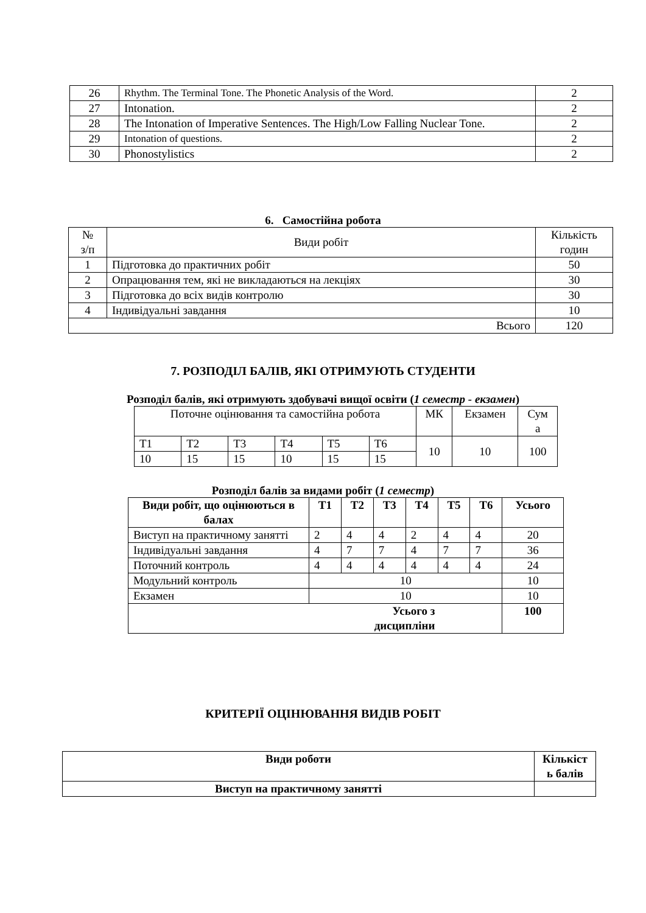| 26 | Rhythm. The Terminal Tone. The Phonetic Analysis of the Word. | 2 |
| 27 | Intonation. | 2 |
| 28 | The Intonation of Imperative Sentences. The High/Low Falling Nuclear Tone. | 2 |
| 29 | Intonation of questions. | 2 |
| 30 | Phonostylistics | 2 |
6. Самостійна робота
| № з/п | Види робіт | Кількість годин |
| 1 | Підготовка до практичних робіт | 50 |
| 2 | Опрацювання тем, які не викладаються на лекціях | 30 |
| 3 | Підготовка до всіх видів контролю | 30 |
| 4 | Індивідуальні завдання | 10 |
| Всього | | 120 |
7. РОЗПОДІЛ БАЛІВ, ЯКІ ОТРИМУЮТЬ СТУДЕНТИ
Розподіл балів, які отримують здобувачі вищої освіти (1 семестр - екзамен)
| Поточне оцінювання та самостійна робота | | | | | | МК | Екзамен | Сум а |
| Т1 | Т2 | Т3 | Т4 | Т5 | Т6 | 10 | 10 | 100 |
| 10 | 15 | 15 | 10 | 15 | 15 | | | |
Розподіл балів за видами робіт (1 семестр)
| Види робіт, що оцінюються в балах | Т1 | Т2 | Т3 | Т4 | Т5 | Т6 | Усього |
| --- | --- | --- | --- | --- | --- | --- | --- |
| Виступ на практичному занятті | 2 | 4 | 4 | 2 | 4 | 4 | 20 |
| Індивідуальні завдання | 4 | 7 | 7 | 4 | 7 | 7 | 36 |
| Поточний контроль | 4 | 4 | 4 | 4 | 4 | 4 | 24 |
| Модульний контроль | 10 | | | | | | 10 |
| Екзамен | 10 | | | | | | 10 |
| Усього з дисципліни | | | | | | | 100 |
КРИТЕРІЇ ОЦІНЮВАННЯ ВИДІВ РОБІТ
| Види роботи | Кількіст ь балів |
| --- | --- |
| Виступ на практичному занятті | |